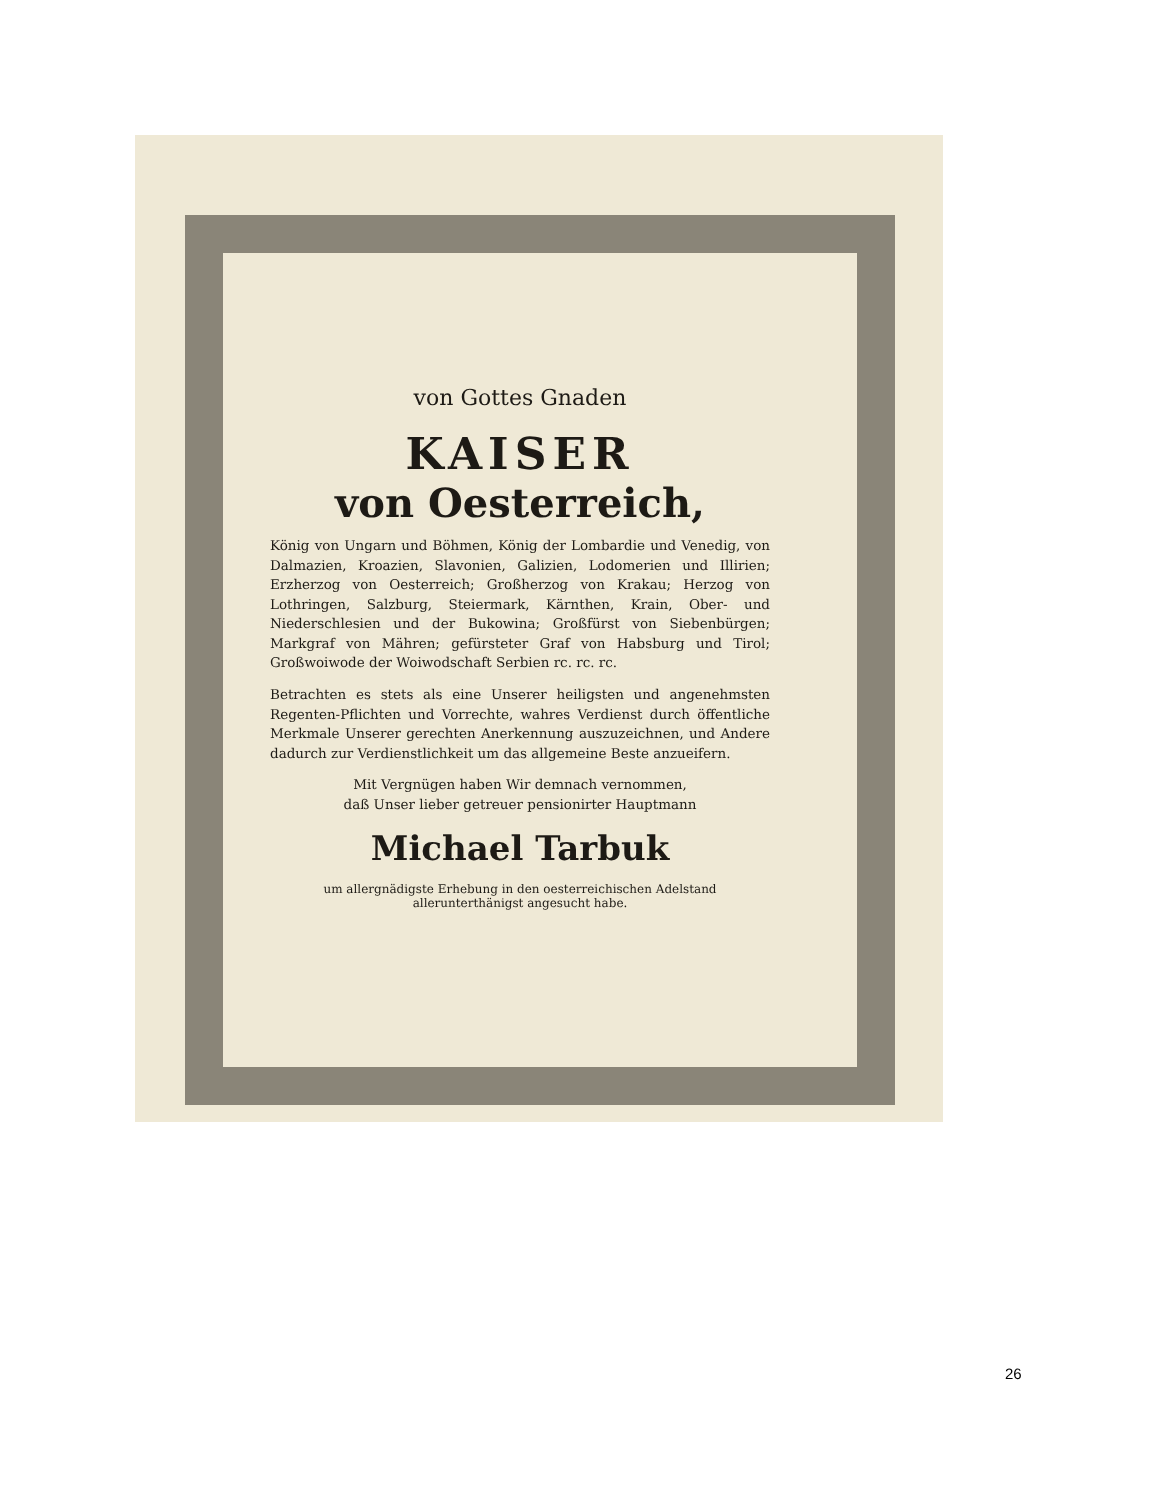von Gottes Gnaden
KAISER
von Oesterreich,
König von Ungarn und Böhmen, König der Lombardie und Venedig, von Dalmazien, Kroazien, Slavonien, Galizien, Lodomerien und Illirien; Erzherzog von Oesterreich; Großherzog von Krakau; Herzog von Lothringen, Salzburg, Steiermark, Kärnthen, Krain, Ober- und Niederschlesien und der Bukowina; Großfürst von Siebenbürgen; Markgraf von Mähren; gefürsteter Graf von Habsburg und Tirol; Großwoiwode der Woiwodschaft Serbien rc. rc. rc.
Betrachten es stets als eine Unserer heiligsten und angenehmsten Regenten-Pflichten und Vorrechte, wahres Verdienst durch öffentliche Merkmale Unserer gerechten Anerkennung auszuzeichnen, und Andere dadurch zur Verdienstlichkeit um das allgemeine Beste anzueifern.
Mit Vergnügen haben Wir demnach vernommen,
daß Unser lieber getreuer pensionirter Hauptmann
Michael Tarbuk
um allergnädigste Erhebung in den oesterreichischen Adelstand allerunterthänigst angesucht habe.
26